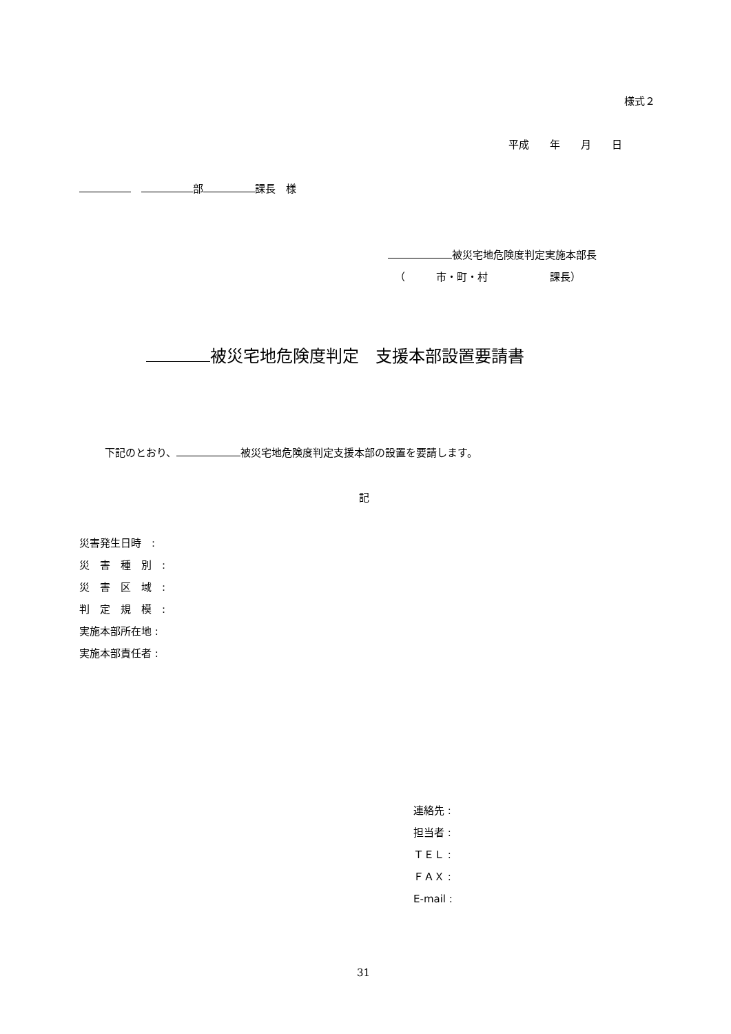様式２
平成　　年　　月　　日
　 部 課長　様
被災宅地危険度判定実施本部長
（　　　市・町・村　　　　　　課長）
被災宅地危険度判定　支援本部設置要請書
下記のとおり、 被災宅地危険度判定支援本部の設置を要請します。
記
災害発生日時　:
災　害　種　別　:
災　害　区　域　:
判　定　規　模　:
実施本部所在地 :
実施本部責任者 :
連絡先 :
担当者 :
ＴＥＬ :
ＦＡＸ :
E-mail :
31